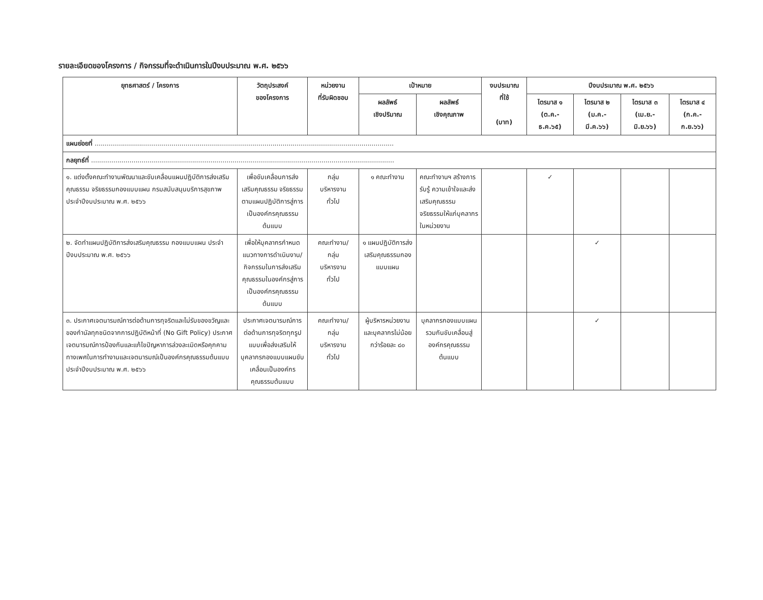รายละเอียดของโครงการ / กิจกรรมที่จะดำเนินการในปีงบประมาณ พ.ศ. ๒๕๖๖
| ยุทธศาสตร์ / โครงการ | วัตถุประสงค์ ของโครงการ | หน่วยงาน ที่รับผิดชอบ | เป้าหมาย | | งบประมาณ ที่ใช้ (บาท) | ปีงบประมาณ พ.ศ. ๒๕๖๖ | | | |
| --- | --- | --- | --- | --- | --- | --- | --- | --- | --- |
| | | | ผลลัพธ์ เชิงปริมาณ | ผลลัพธ์ เชิงคุณภาพ | | ไตรมาส ๑ (ต.ค.-ธ.ค.๖๕) | ไตรมาส ๒ (ม.ค.-มี.ค.๖๖) | ไตรมาส ๓ (เม.ย.-มิ.ย.๖๖) | ไตรมาส ๔ (ก.ค.-ก.ย.๖๖) |
| แผนย่อยที่ .................................................................................................................................................... | | | | | | | | | |
| กลยุทธ์ที่ ...................................................................................................................................................... | | | | | | | | | |
| ๑. แต่งตั้งคณะทำงานพัฒนาและขับเคลื่อนแผนปฏิบัติการส่งเสริมคุณธรรม จริยธรรมกองแบบแผน กรมสนับสนุนบริการสุขภาพ ประจำปีงบประมาณ พ.ศ. ๒๕๖๖ | เพื่อขับเคลื่อนการส่งเสริมคุณธรรม จริยธรรมตามแผนปฏิบัติการสู่การเป็นองค์กรคุณธรรมต้นแบบ | กลุ่ม บริหารงาน ทั่วไป | ๑ คณะทำงาน | คณะทำงานฯ สร้างการรับรู้ ความเข้าใจและส่งเสริมคุณธรรม จริยธรรมให้แก่บุคลากรในหน่วยงาน | | ✓ | | | |
| ๒. จัดทำแผนปฏิบัติการส่งเสริมคุณธรรม กองแบบแผน ประจำปีงบประมาณ พ.ศ. ๒๕๖๖ | เพื่อให้บุคลากรกำหนดแนวทางการดำเนินงาน/กิจกรรมในการส่งเสริมคุณธรรมในองค์กรสู่การเป็นองค์กรคุณธรรมต้นแบบ | คณะทำงาน/ กลุ่ม บริหารงาน ทั่วไป | ๑ แผนปฏิบัติการส่งเสริมคุณธรรมกองแบบแผน | | | | ✓ | | |
| ๓. ประกาศเจตนารมณ์การต่อต้านการทุจริตและไม่รับของขวัญและของกำนัลทุกชนิดจากการปฏิบัติหน้าที่ (No Gift Policy) ประกาศเจตนารมณ์การป้องกันและแก้ไขปัญหาการล่วงละเมิดหรือคุกคามทางเพศในการทำงานและเจตนารมณ์เป็นองค์กรคุณธรรมต้นแบบ ประจำปีงบประมาณ พ.ศ. ๒๕๖๖ | ประกาศเจตนารมณ์การต่อต้านการทุจริตทุกรูปแบบเพื่อส่งเสริมให้บุคลากรกองแบบแผนขับเคลื่อนเป็นองค์กรคุณธรรมต้นแบบ | คณะทำงาน/ กลุ่ม บริหารงาน ทั่วไป | ผู้บริหารหน่วยงานและบุคลากรไม่น้อยกว่าร้อยละ ๘๐ | บุคลากรกองแบบแผนรวมกันขับเคลื่อนสู่องค์กรคุณธรรมต้นแบบ | | | ✓ | | |